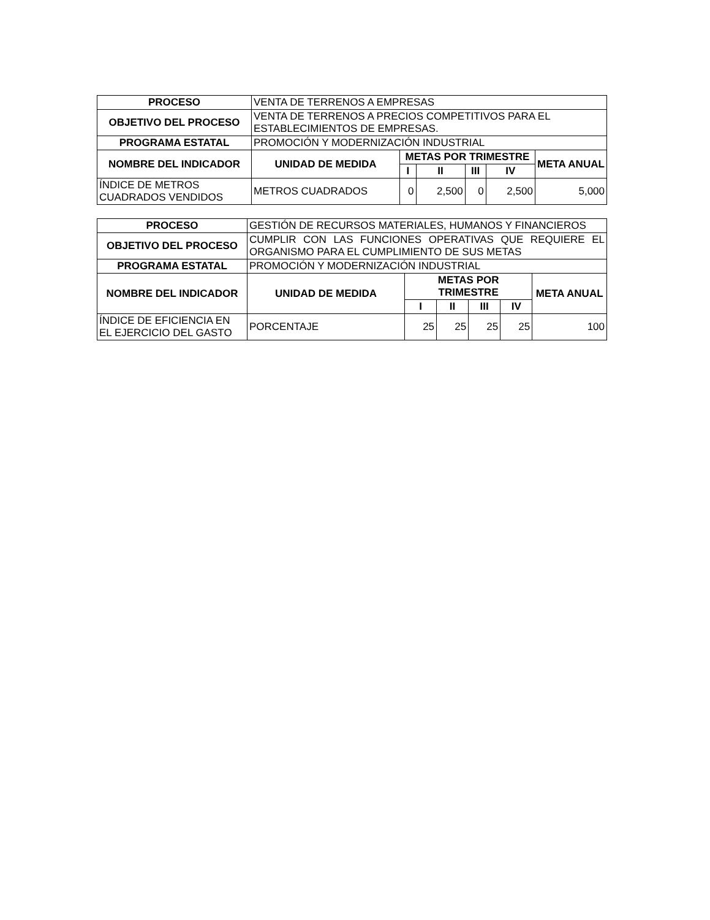| PROCESO | VENTA DE TERRENOS A EMPRESAS | | | | | |
| OBJETIVO DEL PROCESO | VENTA DE TERRENOS A PRECIOS COMPETITIVOS PARA EL ESTABLECIMIENTOS DE EMPRESAS. | | | | | |
| PROGRAMA ESTATAL | PROMOCIÓN Y MODERNIZACIÓN INDUSTRIAL | | | | | |
| NOMBRE DEL INDICADOR | UNIDAD DE MEDIDA | METAS POR TRIMESTRE | | | | META ANUAL |
| | | I | II | III | IV | |
| ÍNDICE DE METROS CUADRADOS VENDIDOS | METROS CUADRADOS | 0 | 2,500 | 0 | 2,500 | 5,000 |
| PROCESO | GESTIÓN DE RECURSOS MATERIALES, HUMANOS Y FINANCIEROS | | | | | |
| OBJETIVO DEL PROCESO | CUMPLIR CON LAS FUNCIONES OPERATIVAS QUE REQUIERE EL ORGANISMO PARA EL CUMPLIMIENTO DE SUS METAS | | | | | |
| PROGRAMA ESTATAL | PROMOCIÓN Y MODERNIZACIÓN INDUSTRIAL | | | | | |
| NOMBRE DEL INDICADOR | UNIDAD DE MEDIDA | METAS POR TRIMESTRE | | | | META ANUAL |
| | | I | II | III | IV | |
| ÍNDICE DE EFICIENCIA EN EL EJERCICIO DEL GASTO | PORCENTAJE | 25 | 25 | 25 | 25 | 100 |